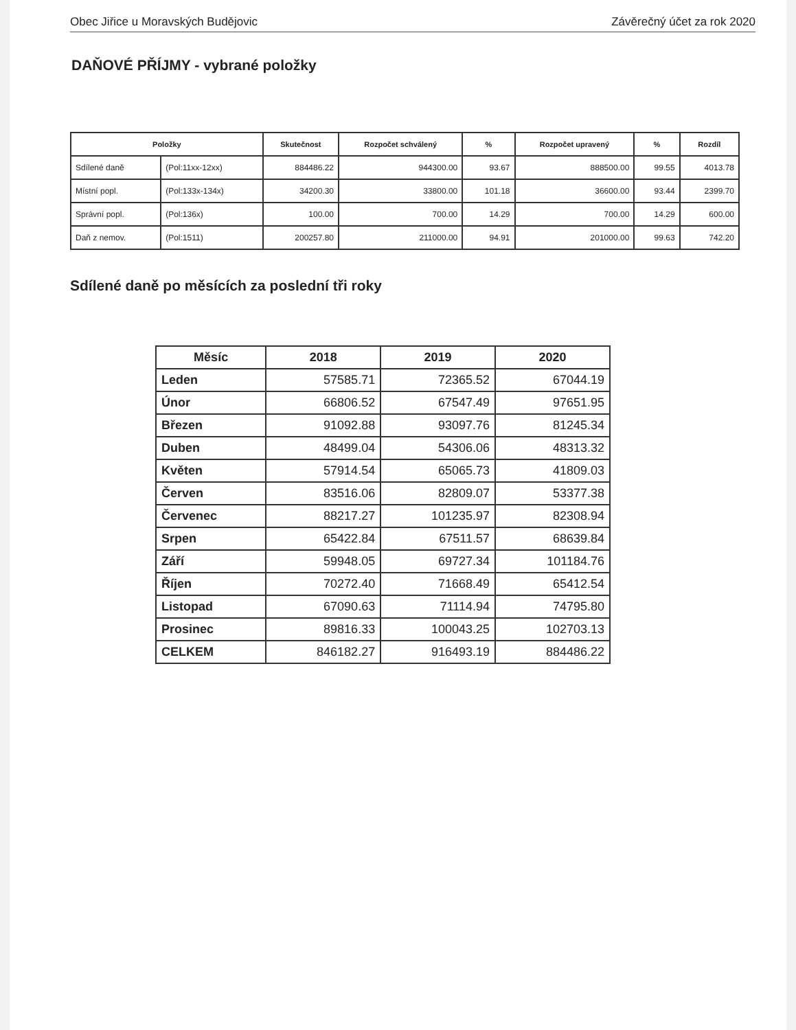Obec Jiřice u Moravských Budějovic Závěrečný účet za rok 2020
DAŇOVÉ PŘÍJMY - vybrané položky
| Položky | | Skutečnost | Rozpočet schválený | % | Rozpočet upravený | % | Rozdíl |
| --- | --- | --- | --- | --- | --- | --- | --- |
| Sdílené daně | (Pol:11xx-12xx) | 884486.22 | 944300.00 | 93.67 | 888500.00 | 99.55 | 4013.78 |
| Místní popl. | (Pol:133x-134x) | 34200.30 | 33800.00 | 101.18 | 36600.00 | 93.44 | 2399.70 |
| Správní popl. | (Pol:136x) | 100.00 | 700.00 | 14.29 | 700.00 | 14.29 | 600.00 |
| Daň z nemov. | (Pol:1511) | 200257.80 | 211000.00 | 94.91 | 201000.00 | 99.63 | 742.20 |
Sdílené daně po měsících za poslední tři roky
| Měsíc | 2018 | 2019 | 2020 |
| --- | --- | --- | --- |
| Leden | 57585.71 | 72365.52 | 67044.19 |
| Únor | 66806.52 | 67547.49 | 97651.95 |
| Březen | 91092.88 | 93097.76 | 81245.34 |
| Duben | 48499.04 | 54306.06 | 48313.32 |
| Květen | 57914.54 | 65065.73 | 41809.03 |
| Červen | 83516.06 | 82809.07 | 53377.38 |
| Červenec | 88217.27 | 101235.97 | 82308.94 |
| Srpen | 65422.84 | 67511.57 | 68639.84 |
| Září | 59948.05 | 69727.34 | 101184.76 |
| Říjen | 70272.40 | 71668.49 | 65412.54 |
| Listopad | 67090.63 | 71114.94 | 74795.80 |
| Prosinec | 89816.33 | 100043.25 | 102703.13 |
| CELKEM | 846182.27 | 916493.19 | 884486.22 |